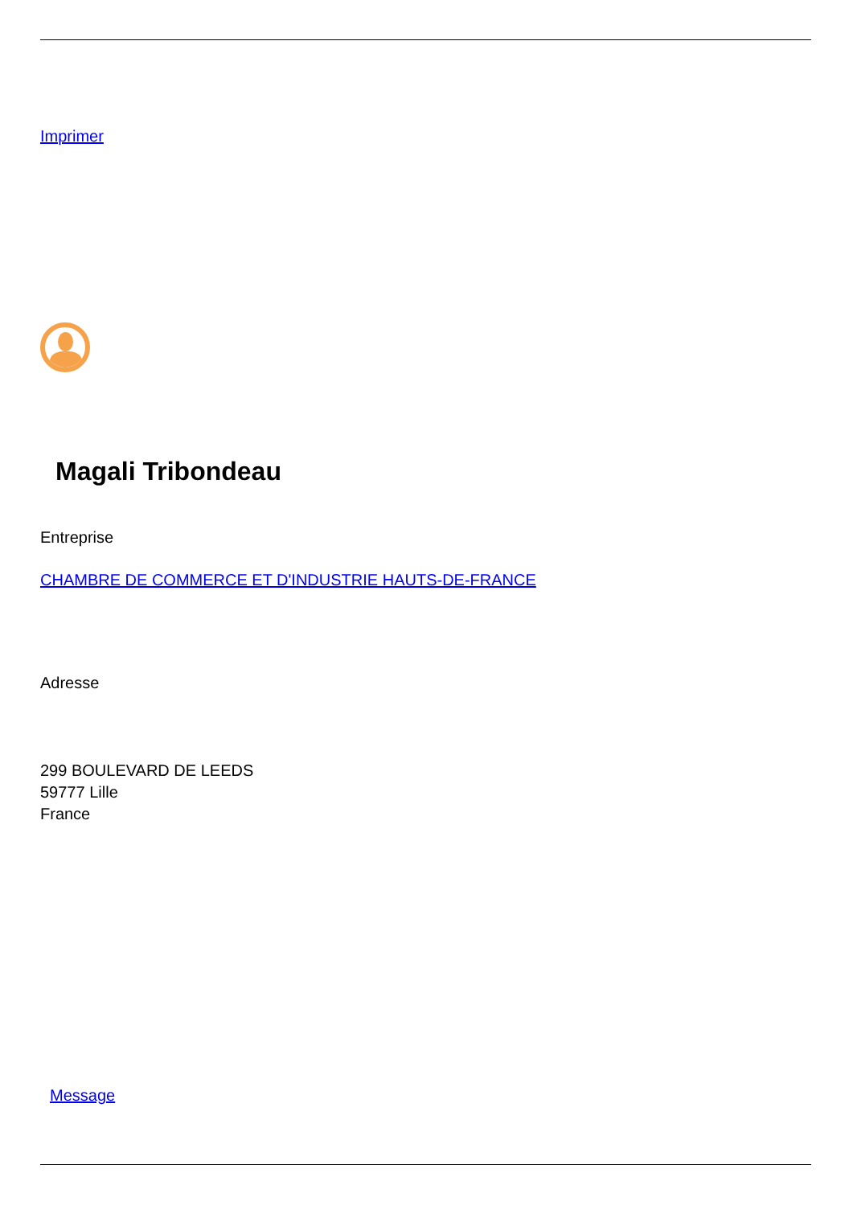Imprimer
Magali Tribondeau
Entreprise
CHAMBRE DE COMMERCE ET D'INDUSTRIE HAUTS-DE-FRANCE
Adresse
299 BOULEVARD DE LEEDS
59777 Lille
France
Message